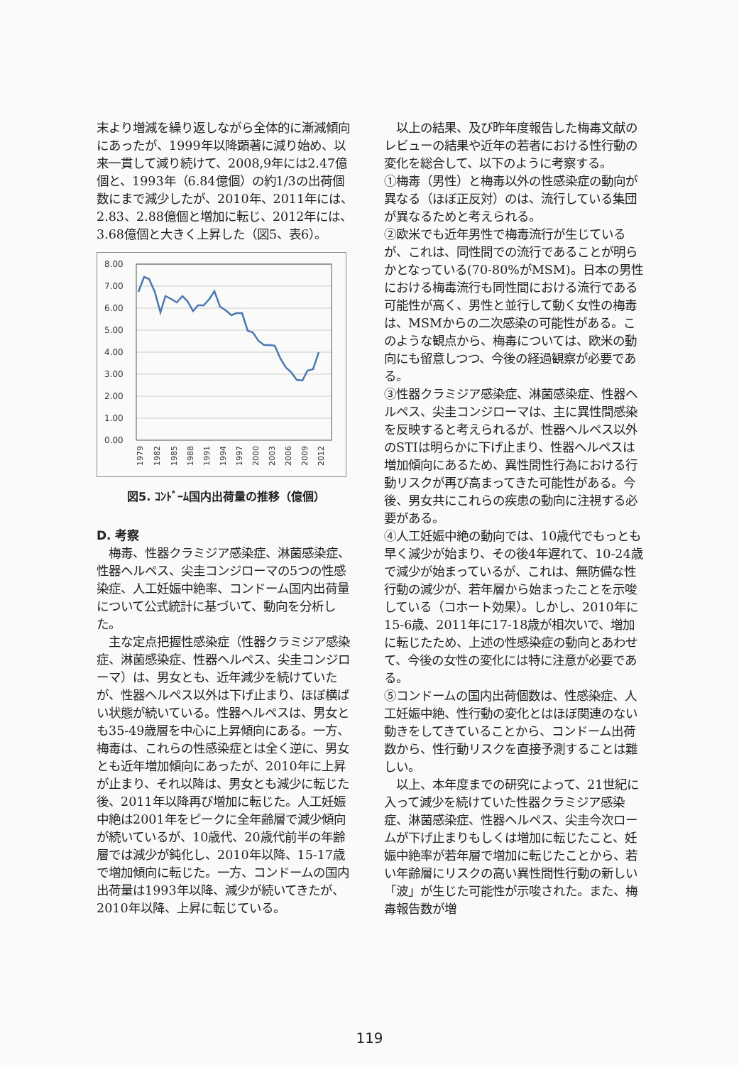末より増減を繰り返しながら全体的に漸減傾向にあったが、1999年以降顕著に減り始め、以来一貫して減り続けて、2008,9年には2.47億個と、1993年（6.84億個）の約1/3の出荷個数にまで減少したが、2010年、2011年には、2.83、2.88億個と増加に転じ、2012年には、3.68億個と大きく上昇した（図5、表6）。
8.00
7.00
6.00
5.00
4.00
3.00
2.00
1.00
0.00
1979
1982
1985
1988
1991
1994
1997
2000
2003
2006
2009
2012
図5. ｺﾝﾄﾞｰﾑ国内出荷量の推移（億個）
D. 考察
　梅毒、性器クラミジア感染症、淋菌感染症、性器ヘルペス、尖圭コンジローマの5つの性感染症、人工妊娠中絶率、コンドーム国内出荷量について公式統計に基づいて、動向を分析した。
　主な定点把握性感染症（性器クラミジア感染症、淋菌感染症、性器ヘルペス、尖圭コンジローマ）は、男女とも、近年減少を続けていたが、性器ヘルペス以外は下げ止まり、ほぼ横ばい状態が続いている。性器ヘルペスは、男女とも35-49歳層を中心に上昇傾向にある。一方、梅毒は、これらの性感染症とは全く逆に、男女とも近年増加傾向にあったが、2010年に上昇が止まり、それ以降は、男女とも減少に転じた後、2011年以降再び増加に転じた。人工妊娠中絶は2001年をピークに全年齢層で減少傾向が続いているが、10歳代、20歳代前半の年齢層では減少が鈍化し、2010年以降、15-17歳で増加傾向に転じた。一方、コンドームの国内出荷量は1993年以降、減少が続いてきたが、2010年以降、上昇に転じている。
　以上の結果、及び昨年度報告した梅毒文献のレビューの結果や近年の若者における性行動の変化を総合して、以下のように考察する。
①梅毒（男性）と梅毒以外の性感染症の動向が異なる（ほぼ正反対）のは、流行している集団が異なるためと考えられる。
②欧米でも近年男性で梅毒流行が生じているが、これは、同性間での流行であることが明らかとなっている(70-80%がMSM)。日本の男性における梅毒流行も同性間における流行である可能性が高く、男性と並行して動く女性の梅毒は、MSMからの二次感染の可能性がある。このような観点から、梅毒については、欧米の動向にも留意しつつ、今後の経過観察が必要である。
③性器クラミジア感染症、淋菌感染症、性器ヘルペス、尖圭コンジローマは、主に異性間感染を反映すると考えられるが、性器ヘルペス以外のSTIは明らかに下げ止まり、性器ヘルペスは増加傾向にあるため、異性間性行為における行動リスクが再び高まってきた可能性がある。今後、男女共にこれらの疾患の動向に注視する必要がある。
④人工妊娠中絶の動向では、10歳代でもっとも早く減少が始まり、その後4年遅れて、10-24歳で減少が始まっているが、これは、無防備な性行動の減少が、若年層から始まったことを示唆している（コホート効果）。しかし、2010年に15-6歳、2011年に17-18歳が相次いで、増加に転じたため、上述の性感染症の動向とあわせて、今後の女性の変化には特に注意が必要である。
⑤コンドームの国内出荷個数は、性感染症、人工妊娠中絶、性行動の変化とはほぼ関連のない動きをしてきていることから、コンドーム出荷数から、性行動リスクを直接予測することは難しい。
　以上、本年度までの研究によって、21世紀に入って減少を続けていた性器クラミジア感染症、淋菌感染症、性器ヘルペス、尖圭今次ロームが下げ止まりもしくは増加に転じたこと、妊娠中絶率が若年層で増加に転じたことから、若い年齢層にリスクの高い異性間性行動の新しい「波」が生じた可能性が示唆された。また、梅毒報告数が増
119